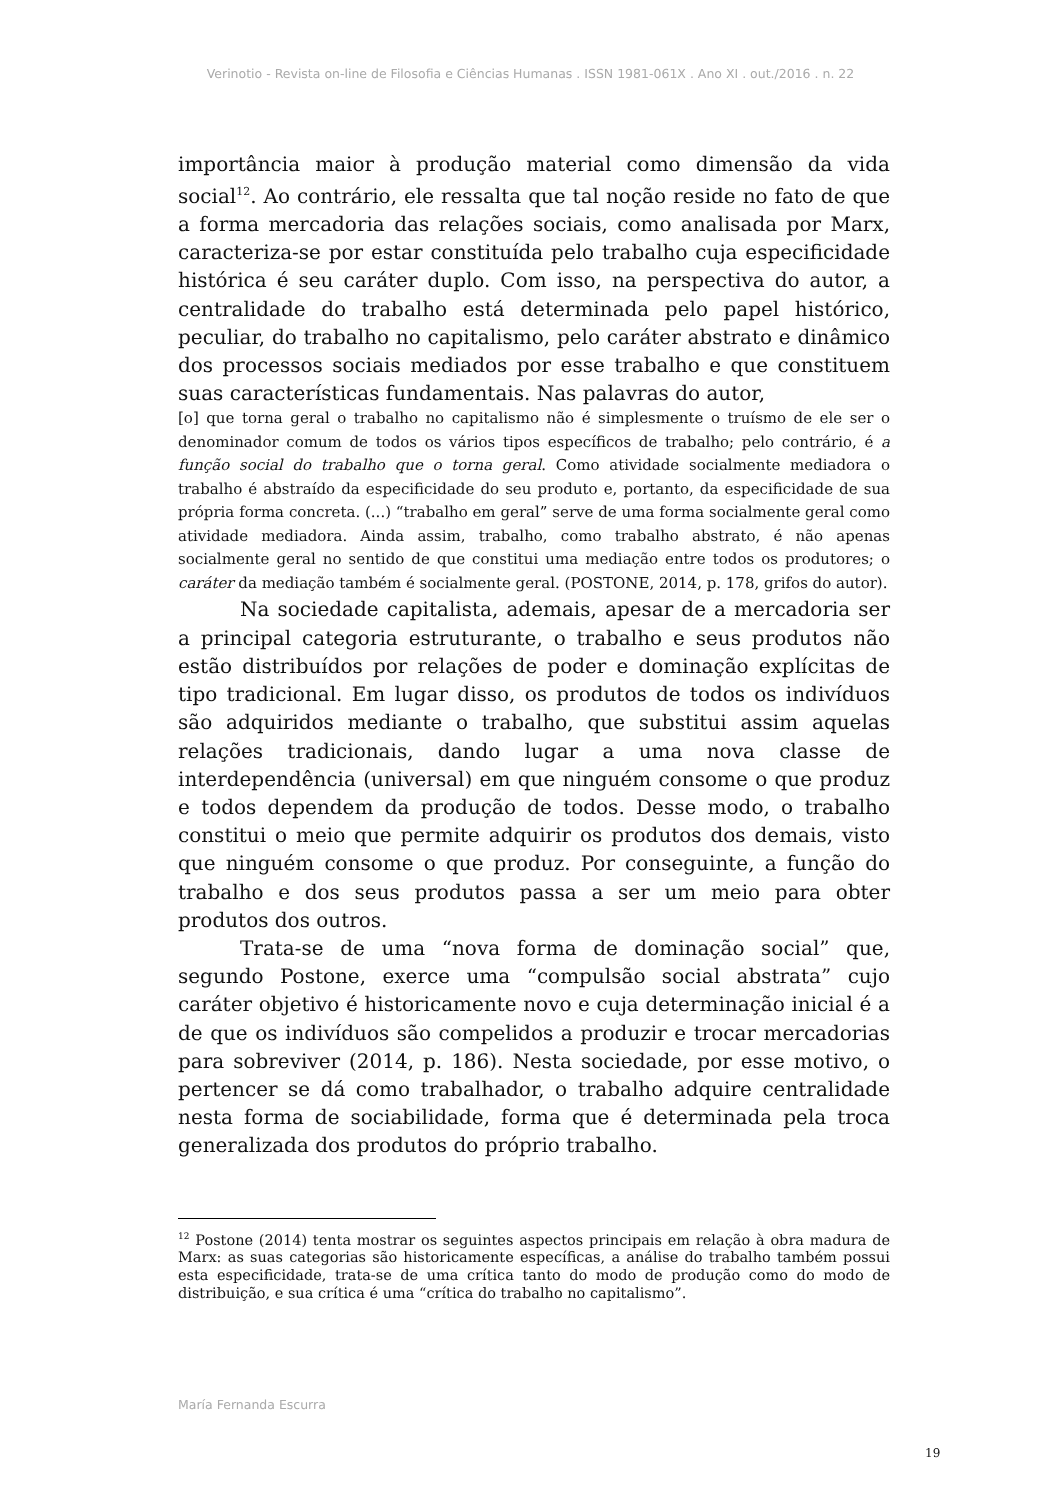Verinotio - Revista on-line de Filosofia e Ciências Humanas . ISSN 1981-061X . Ano XI . out./2016 . n. 22
importância maior à produção material como dimensão da vida social<sup>12</sup>. Ao contrário, ele ressalta que tal noção reside no fato de que a forma mercadoria das relações sociais, como analisada por Marx, caracteriza-se por estar constituída pelo trabalho cuja especificidade histórica é seu caráter duplo. Com isso, na perspectiva do autor, a centralidade do trabalho está determinada pelo papel histórico, peculiar, do trabalho no capitalismo, pelo caráter abstrato e dinâmico dos processos sociais mediados por esse trabalho e que constituem suas características fundamentais. Nas palavras do autor,
[o] que torna geral o trabalho no capitalismo não é simplesmente o truísmo de ele ser o denominador comum de todos os vários tipos específicos de trabalho; pelo contrário, é a função social do trabalho que o torna geral. Como atividade socialmente mediadora o trabalho é abstraído da especificidade do seu produto e, portanto, da especificidade de sua própria forma concreta. (...) “trabalho em geral” serve de uma forma socialmente geral como atividade mediadora. Ainda assim, trabalho, como trabalho abstrato, é não apenas socialmente geral no sentido de que constitui uma mediação entre todos os produtores; o caráter da mediação também é socialmente geral. (POSTONE, 2014, p. 178, grifos do autor).
Na sociedade capitalista, ademais, apesar de a mercadoria ser a principal categoria estruturante, o trabalho e seus produtos não estão distribuídos por relações de poder e dominação explícitas de tipo tradicional. Em lugar disso, os produtos de todos os indivíduos são adquiridos mediante o trabalho, que substitui assim aquelas relações tradicionais, dando lugar a uma nova classe de interdependência (universal) em que ninguém consome o que produz e todos dependem da produção de todos. Desse modo, o trabalho constitui o meio que permite adquirir os produtos dos demais, visto que ninguém consome o que produz. Por conseguinte, a função do trabalho e dos seus produtos passa a ser um meio para obter produtos dos outros.
Trata-se de uma “nova forma de dominação social” que, segundo Postone, exerce uma “compulsão social abstrata” cujo caráter objetivo é historicamente novo e cuja determinação inicial é a de que os indivíduos são compelidos a produzir e trocar mercadorias para sobreviver (2014, p. 186). Nesta sociedade, por esse motivo, o pertencer se dá como trabalhador, o trabalho adquire centralidade nesta forma de sociabilidade, forma que é determinada pela troca generalizada dos produtos do próprio trabalho.
<sup>12</sup> Postone (2014) tenta mostrar os seguintes aspectos principais em relação à obra madura de Marx: as suas categorias são historicamente específicas, a análise do trabalho também possui esta especificidade, trata-se de uma crítica tanto do modo de produção como do modo de distribuição, e sua crítica é uma “crítica do trabalho no capitalismo”.
María Fernanda Escurra
19